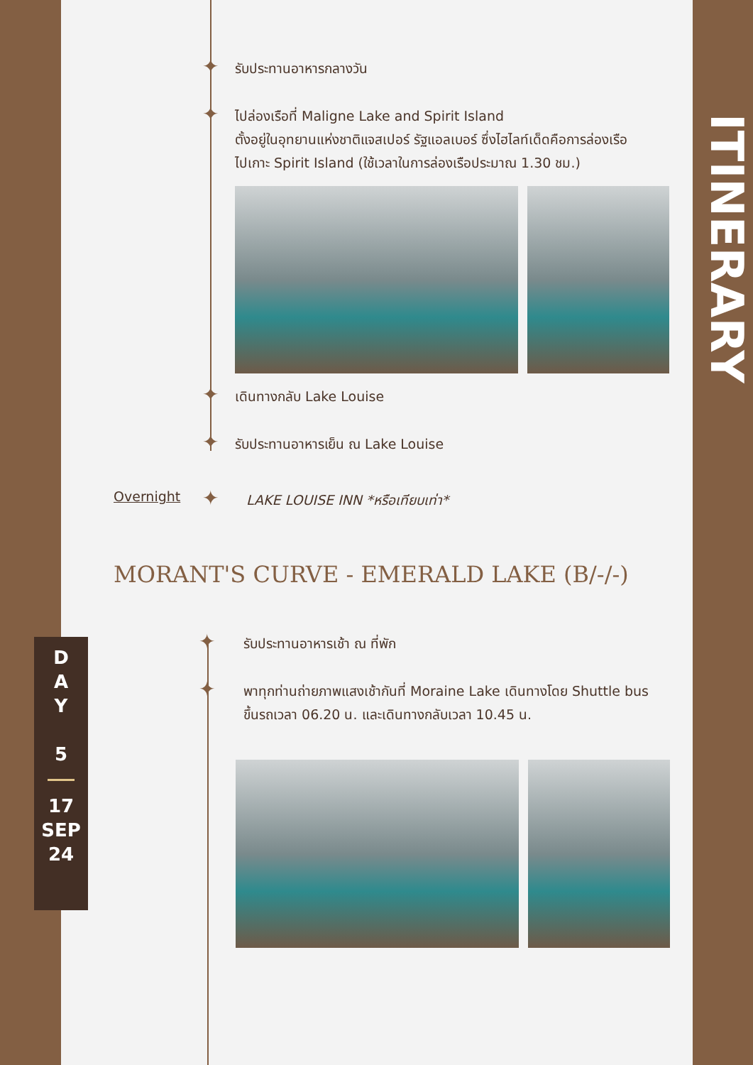✦ รับประทานอาหารกลางวัน
✦
ไปล่องเรือที่ Maligne Lake and Spirit Island
ตั้งอยู่ในอุทยานแห่งชาติแจสเปอร์ รัฐแอลเบอร์ ซึ่งไฮไลท์เด็ดคือการล่องเรือ
ไปเกาะ Spirit Island (ใช้เวลาในการล่องเรือประมาณ 1.30 ชม.)
✦ เดินทางกลับ Lake Louise
✦
รับประทานอาหารเย็น ณ Lake Louise
Overnight ✦
LAKE LOUISE INN *หรือเทียบเท่า*
MORANT'S CURVE - EMERALD LAKE (B/-/-)
✦ รับประทานอาหารเช้า ณ ที่พัก
✦
พาทุกท่านถ่ายภาพแสงเช้ากันที่ Moraine Lake เดินทางโดย Shuttle bus
ขึ้นรถเวลา 06.20 น. และเดินทางกลับเวลา 10.45 น.
ITINERARY
D
A
Y
5
17
SEP
24